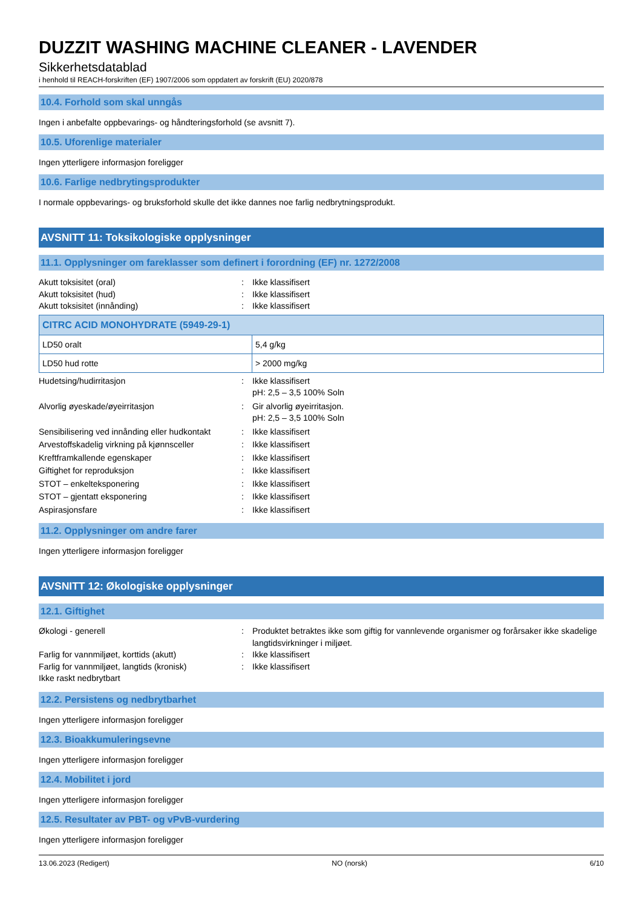DUZZIT WASHING MACHINE CLEANER - LAVENDER
Sikkerhetsdatablad
i henhold til REACH-forskriften (EF) 1907/2006 som oppdatert av forskrift (EU) 2020/878
10.4. Forhold som skal unngås
Ingen i anbefalte oppbevarings- og håndteringsforhold (se avsnitt 7).
10.5. Uforenlige materialer
Ingen ytterligere informasjon foreligger
10.6. Farlige nedbrytingsprodukter
I normale oppbevarings- og bruksforhold skulle det ikke dannes noe farlig nedbrytningsprodukt.
AVSNITT 11: Toksikologiske opplysninger
11.1. Opplysninger om fareklasser som definert i forordning (EF) nr. 1272/2008
Akutt toksisitet (oral): Ikke klassifisert
Akutt toksisitet (hud): Ikke klassifisert
Akutt toksisitet (innånding): Ikke klassifisert
| CITRC ACID MONOHYDRATE (5949-29-1) | |
| LD50 oralt | 5,4 g/kg |
| LD50 hud rotte | > 2000 mg/kg |
Hudetsing/hudirritasjon: Ikke klassifisert
pH: 2,5 – 3,5 100% Soln
Alvorlig øyeskade/øyeirritasjon: Gir alvorlig øyeirritasjon.
pH: 2,5 – 3,5 100% Soln
Sensibilisering ved innånding eller hudkontakt: Ikke klassifisert
Arvestoffskadelig virkning på kjønnsceller: Ikke klassifisert
Kreftframkallende egenskaper: Ikke klassifisert
Giftighet for reproduksjon: Ikke klassifisert
STOT – enkelteksponering: Ikke klassifisert
STOT – gjentatt eksponering: Ikke klassifisert
Aspirasjonsfare: Ikke klassifisert
11.2. Opplysninger om andre farer
Ingen ytterligere informasjon foreligger
AVSNITT 12: Økologiske opplysninger
12.1. Giftighet
Økologi - generell: Produktet betraktes ikke som giftig for vannlevende organismer og forårsaker ikke skadelige langtidsvirkninger i miljøet.
Farlig for vannmiljøet, korttids (akutt): Ikke klassifisert
Farlig for vannmiljøet, langtids (kronisk): Ikke klassifisert
Ikke raskt nedbrytbart
12.2. Persistens og nedbrytbarhet
Ingen ytterligere informasjon foreligger
12.3. Bioakkumuleringsevne
Ingen ytterligere informasjon foreligger
12.4. Mobilitet i jord
Ingen ytterligere informasjon foreligger
12.5. Resultater av PBT- og vPvB-vurdering
Ingen ytterligere informasjon foreligger
13.06.2023 (Redigert) NO (norsk) 6/10